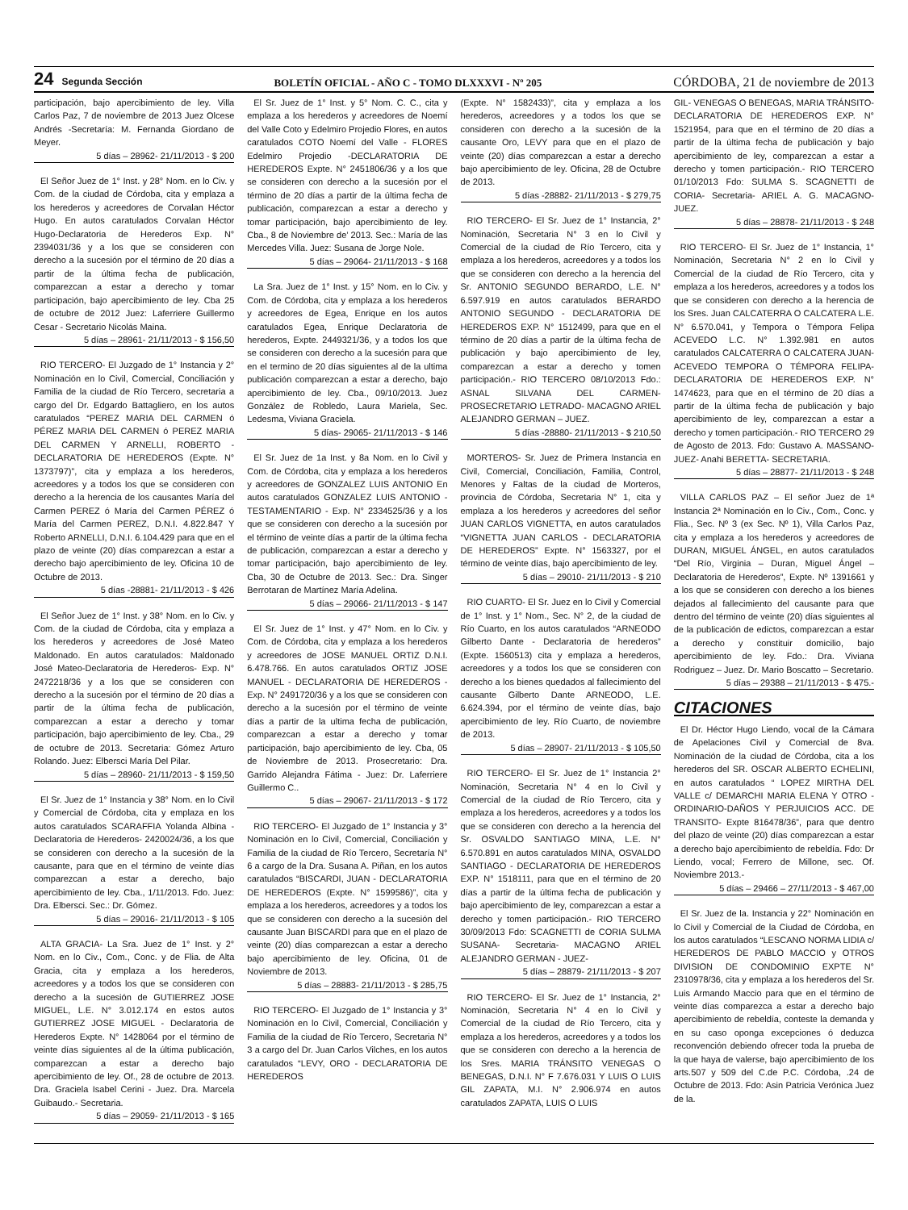24 Segunda Sección
BOLETÍN OFICIAL - AÑO C - TOMO DLXXXVI - Nº 205
CÓRDOBA, 21 de noviembre de 2013
participación, bajo apercibimiento de ley. Villa Carlos Paz, 7 de noviembre de 2013 Juez Olcese Andrés -Secretaría: M. Fernanda Giordano de Meyer.
5 días – 28962- 21/11/2013 - $ 200
El Señor Juez de 1° Inst. y 28° Nom. en lo Civ. y Com. de la ciudad de Córdoba, cita y emplaza a los herederos y acreedores de Corvalan Héctor Hugo. En autos caratulados Corvalan Héctor Hugo-Declaratoria de Herederos Exp. N° 2394031/36 y a los que se consideren con derecho a la sucesión por el término de 20 días a partir de la última fecha de publicación, comparezcan a estar a derecho y tomar participación, bajo apercibimiento de ley. Cba 25 de octubre de 2012 Juez: Laferriere Guillermo Cesar - Secretario Nicolás Maina.
5 días – 28961- 21/11/2013 - $ 156,50
RIO TERCERO- El Juzgado de 1° Instancia y 2° Nominación en lo Civil, Comercial, Conciliación y Familia de la ciudad de Río Tercero, secretaria a cargo del Dr. Edgardo Battagliero, en los autos caratulados “PEREZ MARIA DEL CARMEN ó PÉREZ MARIA DEL CARMEN ó PEREZ MARIA DEL CARMEN Y ARNELLI, ROBERTO - DECLARATORIA DE HEREDEROS (Expte. N° 1373797)”, cita y emplaza a los herederos, acreedores y a todos los que se consideren con derecho a la herencia de los causantes María del Carmen PEREZ ó María del Carmen PÉREZ ó María del Carmen PEREZ, D.N.I. 4.822.847 Y Roberto ARNELLI, D.N.I. 6.104.429 para que en el plazo de veinte (20) días comparezcan a estar a derecho bajo apercibimiento de ley. Oficina 10 de Octubre de 2013.
5 días -28881- 21/11/2013 - $ 426
El Señor Juez de 1° Inst. y 38° Nom. en lo Civ. y Com. de la ciudad de Córdoba, cita y emplaza a los herederos y acreedores de José Mateo Maldonado. En autos caratulados: Maldonado José Mateo-Declaratoria de Herederos- Exp. N° 2472218/36 y a los que se consideren con derecho a la sucesión por el término de 20 días a partir de la última fecha de publicación, comparezcan a estar a derecho y tomar participación, bajo apercibimiento de ley. Cba., 29 de octubre de 2013. Secretaria: Gómez Arturo Rolando. Juez: Elbersci María Del Pilar.
5 días – 28960- 21/11/2013 - $ 159,50
El Sr. Juez de 1° Instancia y 38° Nom. en lo Civil y Comercial de Córdoba, cita y emplaza en los autos caratulados SCARAFFIA Yolanda Albina - Declaratoria de Herederos- 2420024/36, a los que se consideren con derecho a la sucesión de la causante, para que en el término de veinte días comparezcan a estar a derecho, bajo apercibimiento de ley. Cba., 1/11/2013. Fdo. Juez: Dra. Elbersci. Sec.: Dr. Gómez.
5 días – 29016- 21/11/2013 - $ 105
ALTA GRACIA- La Sra. Juez de 1° Inst. y 2° Nom. en lo Civ., Com., Conc. y de Flia. de Alta Gracia, cita y emplaza a los herederos, acreedores y a todos los que se consideren con derecho a la sucesión de GUTIERREZ JOSE MIGUEL, L.E. N° 3.012.174 en estos autos GUTIERREZ JOSE MIGUEL - Declaratoria de Herederos Expte. N° 1428064 por el término de veinte días siguientes al de la última publicación, comparezcan a estar a derecho bajo apercibimiento de ley. Of., 28 de octubre de 2013. Dra. Graciela Isabel Cerini - Juez. Dra. Marcela Guibaudo.- Secretaria.
5 días – 29059- 21/11/2013 - $ 165
El Sr. Juez de 1° Inst. y 5° Nom. C. C., cita y emplaza a los herederos y acreedores de Noemí del Valle Coto y Edelmiro Projedio Flores, en autos caratulados COTO Noemí del Valle - FLORES Edelmiro Projedio -DECLARATORIA DE HEREDEROS Expte. N° 2451806/36 y a los que se consideren con derecho a la sucesión por el término de 20 días a partir de la última fecha de publicación, comparezcan a estar a derecho y tomar participación, bajo apercibimiento de ley. Cba., 8 de Noviembre de’ 2013. Sec.: María de las Mercedes Villa. Juez: Susana de Jorge Nole.
5 días – 29064- 21/11/2013 - $ 168
La Sra. Juez de 1° Inst. y 15° Nom. en lo Civ. y Com. de Córdoba, cita y emplaza a los herederos y acreedores de Egea, Enrique en los autos caratulados Egea, Enrique Declaratoria de herederos, Expte. 2449321/36, y a todos los que se consideren con derecho a la sucesión para que en el termino de 20 días siguientes al de la ultima publicación comparezcan a estar a derecho, bajo apercibimiento de ley. Cba., 09/10/2013. Juez González de Robledo, Laura Mariela, Sec. Ledesma, Viviana Graciela.
5 días- 29065- 21/11/2013 - $ 146
El Sr. Juez de 1a Inst. y 8a Nom. en lo Civil y Com. de Córdoba, cita y emplaza a los herederos y acreedores de GONZALEZ LUIS ANTONIO En autos caratulados GONZALEZ LUIS ANTONIO - TESTAMENTARIO - Exp. N° 2334525/36 y a los que se consideren con derecho a la sucesión por el término de veinte días a partir de la última fecha de publicación, comparezcan a estar a derecho y tomar participación, bajo apercibimiento de ley. Cba, 30 de Octubre de 2013. Sec.: Dra. Singer Berrotaran de Martínez María Adelina.
5 días – 29066- 21/11/2013 - $ 147
El Sr. Juez de 1° Inst. y 47° Nom. en lo Civ. y Com. de Córdoba, cita y emplaza a los herederos y acreedores de JOSE MANUEL ORTIZ D.N.I. 6.478.766. En autos caratulados ORTIZ JOSE MANUEL - DECLARATORIA DE HEREDEROS - Exp. N° 2491720/36 y a los que se consideren con derecho a la sucesión por el término de veinte días a partir de la ultima fecha de publicación, comparezcan a estar a derecho y tomar participación, bajo apercibimiento de ley. Cba, 05 de Noviembre de 2013. Prosecretario: Dra. Garrido Alejandra Fátima - Juez: Dr. Laferriere Guillermo C..
5 días – 29067- 21/11/2013 - $ 172
RIO TERCERO- El Juzgado de 1° Instancia y 3° Nominación en lo Civil, Comercial, Conciliación y Familia de la ciudad de Río Tercero, Secretaría N° 6 a cargo de la Dra. Susana A. Piñan, en los autos caratulados “BISCARDI, JUAN - DECLARATORIA DE HEREDEROS (Expte. N° 1599586)”, cita y emplaza a los herederos, acreedores y a todos los que se consideren con derecho a la sucesión del causante Juan BISCARDI para que en el plazo de veinte (20) días comparezcan a estar a derecho bajo apercibimiento de ley. Oficina, 01 de Noviembre de 2013.
5 días – 28883- 21/11/2013 - $ 285,75
RIO TERCERO- El Juzgado de 1° Instancia y 3° Nominación en lo Civil, Comercial, Conciliación y Familia de la ciudad de Río Tercero, Secretaria N° 3 a cargo del Dr. Juan Carlos Vilches, en los autos caratulados “LEVY, ORO - DECLARATORIA DE HEREDEROS
(Expte. N° 1582433)”, cita y emplaza a los herederos, acreedores y a todos los que se consideren con derecho a la sucesión de la causante Oro, LEVY para que en el plazo de veinte (20) días comparezcan a estar a derecho bajo apercibimiento de ley. Oficina, 28 de Octubre de 2013.
5 días -28882- 21/11/2013 - $ 279,75
RIO TERCERO- El Sr. Juez de 1° Instancia, 2° Nominación, Secretaria N° 3 en lo Civil y Comercial de la ciudad de Río Tercero, cita y emplaza a los herederos, acreedores y a todos los que se consideren con derecho a la herencia del Sr. ANTONIO SEGUNDO BERARDO, L.E. N° 6.597.919 en autos caratulados BERARDO ANTONIO SEGUNDO - DECLARATORIA DE HEREDEROS EXP. N° 1512499, para que en el término de 20 días a partir de la última fecha de publicación y bajo apercibimiento de ley, comparezcan a estar a derecho y tomen participación.- RIO TERCERO 08/10/2013 Fdo.: ASNAL SILVANA DEL CARMEN- PROSECRETARIO LETRADO- MACAGNO ARIEL ALEJANDRO GERMAN – JUEZ.
5 días -28880- 21/11/2013 - $ 210,50
MORTEROS- Sr. Juez de Primera Instancia en Civil, Comercial, Conciliación, Familia, Control, Menores y Faltas de la ciudad de Morteros, provincia de Córdoba, Secretaria N° 1, cita y emplaza a los herederos y acreedores del señor JUAN CARLOS VIGNETTA, en autos caratulados “VIGNETTA JUAN CARLOS - DECLARATORIA DE HEREDEROS” Expte. N° 1563327, por el término de veinte días, bajo apercibimiento de ley.
5 días – 29010- 21/11/2013 - $ 210
RIO CUARTO- El Sr. Juez en lo Civil y Comercial de 1° Inst. y 1° Nom., Sec. N° 2, de la ciudad de Río Cuarto, en los autos caratulados “ARNEODO Gilberto Dante - Declaratoria de herederos” (Expte. 1560513) cita y emplaza a herederos, acreedores y a todos los que se consideren con derecho a los bienes quedados al fallecimiento del causante Gilberto Dante ARNEODO, L.E. 6.624.394, por el término de veinte días, bajo apercibimiento de ley. Río Cuarto, de noviembre de 2013.
5 días – 28907- 21/11/2013 - $ 105,50
RIO TERCERO- El Sr. Juez de 1° Instancia 2° Nominación, Secretaria N° 4 en lo Civil y Comercial de la ciudad de Río Tercero, cita y emplaza a los herederos, acreedores y a todos los que se consideren con derecho a la herencia del Sr. OSVALDO SANTIAGO MINA, L.E. N° 6.570.891 en autos caratulados MINA, OSVALDO SANTIAGO - DECLARATORIA DE HEREDEROS EXP. N° 1518111, para que en el término de 20 días a partir de la última fecha de publicación y bajo apercibimiento de ley, comparezcan a estar a derecho y tomen participación.- RIO TERCERO 30/09/2013 Fdo: SCAGNETTI de CORIA SULMA SUSANA- Secretaria- MACAGNO ARIEL ALEJANDRO GERMAN - JUEZ-
5 días – 28879- 21/11/2013 - $ 207
RIO TERCERO- El Sr. Juez de 1° Instancia, 2° Nominación, Secretaria N° 4 en lo Civil y Comercial de la ciudad de Río Tercero, cita y emplaza a los herederos, acreedores y a todos los que se consideren con derecho a la herencia de los Sres. MARIA TRÁNSITO VENEGAS O BENEGAS, D.N.I. N° F 7.676.031 Y LUIS O LUIS GIL ZAPATA, M.I. N° 2.906.974 en autos caratulados ZAPATA, LUIS O LUIS
GIL- VENEGAS O BENEGAS, MARIA TRÁNSITO- DECLARATORIA DE HEREDEROS EXP. N° 1521954, para que en el término de 20 días a partir de la última fecha de publicación y bajo apercibimiento de ley, comparezcan a estar a derecho y tomen participación.- RIO TERCERO 01/10/2013 Fdo: SULMA S. SCAGNETTI de CORIA- Secretaria- ARIEL A. G. MACAGNO- JUEZ.
5 días – 28878- 21/11/2013 - $ 248
RIO TERCERO- El Sr. Juez de 1° Instancia, 1° Nominación, Secretaria N° 2 en lo Civil y Comercial de la ciudad de Río Tercero, cita y emplaza a los herederos, acreedores y a todos los que se consideren con derecho a la herencia de los Sres. Juan CALCATERRA O CALCATERA L.E. N° 6.570.041, y Tempora o Témpora Felipa ACEVEDO L.C. N° 1.392.981 en autos caratulados CALCATERRA O CALCATERA JUAN- ACEVEDO TEMPORA O TÉMPORA FELIPA- DECLARATORIA DE HEREDEROS EXP. N° 1474623, para que en el término de 20 días a partir de la última fecha de publicación y bajo apercibimiento de ley, comparezcan a estar a derecho y tomen participación.- RIO TERCERO 29 de Agosto de 2013. Fdo: Gustavo A. MASSANO- JUEZ- Anahi BERETTA- SECRETARIA.
5 días – 28877- 21/11/2013 - $ 248
VILLA CARLOS PAZ – El señor Juez de 1ª Instancia 2ª Nominación en lo Civ., Com., Conc. y Flia., Sec. Nº 3 (ex Sec. Nº 1), Villa Carlos Paz, cita y emplaza a los herederos y acreedores de DURAN, MIGUEL ÁNGEL, en autos caratulados “Del Río, Virginia – Duran, Miguel Ángel – Declaratoria de Herederos”, Expte. Nº 1391661 y a los que se consideren con derecho a los bienes dejados al fallecimiento del causante para que dentro del término de veinte (20) días siguientes al de la publicación de edictos, comparezcan a estar a derecho y constituir domicilio, bajo apercibimiento de ley. Fdo.: Dra. Viviana Rodriguez – Juez. Dr. Mario Boscatto – Secretario.
5 días – 29388 – 21/11/2013 - $ 475.-
CITACIONES
El Dr. Héctor Hugo Liendo, vocal de la Cámara de Apelaciones Civil y Comercial de 8va. Nominación de la ciudad de Córdoba, cita a los herederos del SR. OSCAR ALBERTO ECHELINI, en autos caratulados “ LOPEZ MIRTHA DEL VALLE c/ DEMARCHI MARIA ELENA Y OTRO - ORDINARIO-DAÑOS Y PERJUICIOS ACC. DE TRANSITO- Expte 816478/36”, para que dentro del plazo de veinte (20) días comparezcan a estar a derecho bajo apercibimiento de rebeldía. Fdo: Dr Liendo, vocal; Ferrero de Millone, sec. Of. Noviembre 2013.-
5 días – 29466 – 27/11/2013 - $ 467,00
El Sr. Juez de la. Instancia y 22° Nominación en lo Civil y Comercial de la Ciudad de Córdoba, en los autos caratulados “LESCANO NORMA LIDIA c/ HEREDEROS DE PABLO MACCIO y OTROS DIVISION DE CONDOMINIO EXPTE N° 2310978/36, cita y emplaza a los herederos del Sr. Luis Armando Maccio para que en el término de veinte días comparezca a estar a derecho bajo apercibimiento de rebeldía, conteste la demanda y en su caso oponga excepciones ó deduzca reconvención debiendo ofrecer toda la prueba de la que haya de valerse, bajo apercibimiento de los arts.507 y 509 del C.de P.C. Córdoba, .24 de Octubre de 2013. Fdo: Asin Patricia Verónica Juez de la.